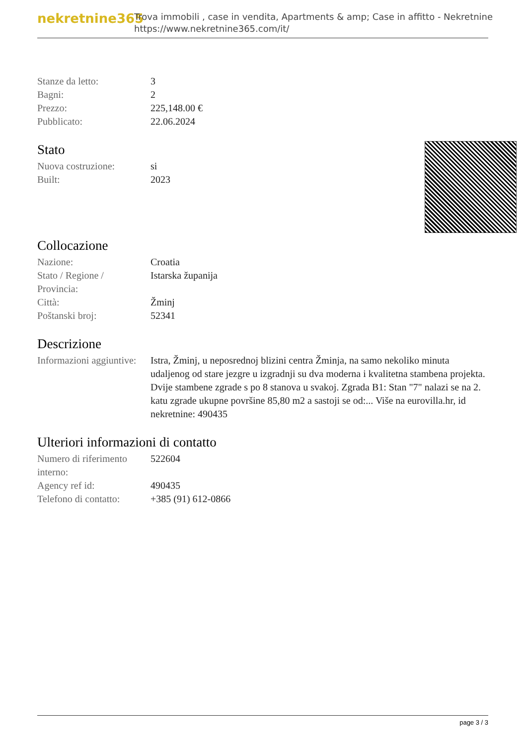nekretnine365
Trova immobili , case in vendita, Apartments & amp; Case in affitto - Nekretnine
https://www.nekretnine365.com/it/
| Stanze da letto: | 3 |
| Bagni: | 2 |
| Prezzo: | 225,148.00 € |
| Pubblicato: | 22.06.2024 |
Stato
| Nuova costruzione: | si |
| Built: | 2023 |
Collocazione
| Nazione: | Croatia |
| Stato / Regione / Provincia: | Istarska županija |
| Città: | Žminj |
| Poštanski broj: | 52341 |
Descrizione
| Informazioni aggiuntive: | Istra, Žminj, u neposrednoj blizini centra Žminja, na samo nekoliko minuta udaljenog od stare jezgre u izgradnji su dva moderna i kvalitetna stambena projekta. Dvije stambene zgrade s po 8 stanova u svakoj. Zgrada B1: Stan "7" nalazi se na 2. katu zgrade ukupne površine 85,80 m2 a sastoji se od:... Više na eurovilla.hr, id nekretnine: 490435 |
Ulteriori informazioni di contatto
| Numero di riferimento interno: | 522604 |
| Agency ref id: | 490435 |
| Telefono di contatto: | +385 (91) 612-0866 |
page 3 / 3